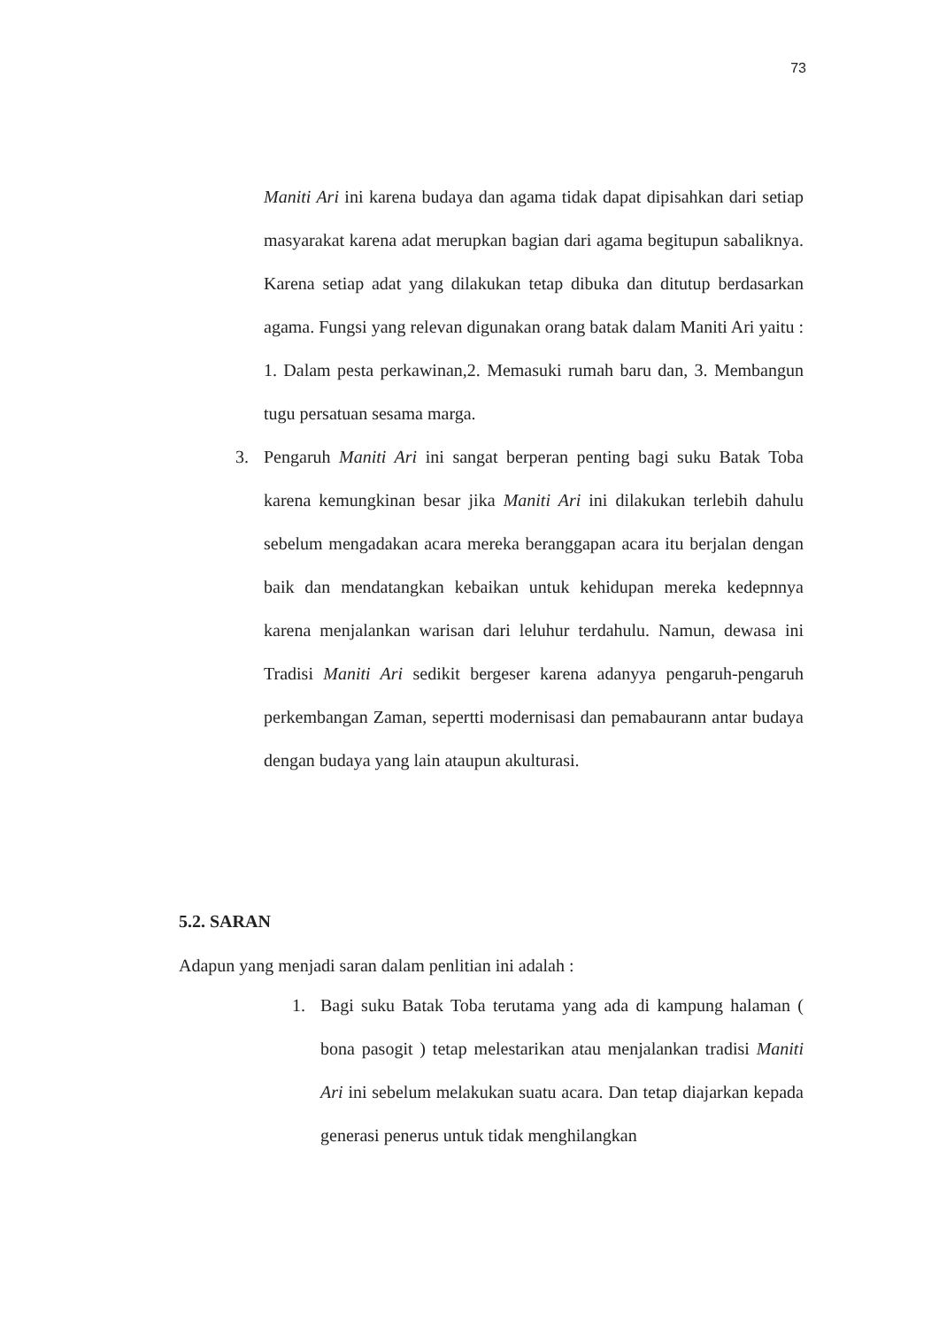73
Maniti Ari ini karena budaya dan agama tidak dapat dipisahkan dari setiap masyarakat karena adat merupkan bagian dari agama begitupun sabaliknya. Karena setiap adat yang dilakukan tetap dibuka dan ditutup berdasarkan agama. Fungsi yang relevan digunakan orang batak dalam Maniti Ari yaitu : 1. Dalam pesta perkawinan,2. Memasuki rumah baru dan, 3. Membangun tugu persatuan sesama marga.
3. Pengaruh Maniti Ari ini sangat berperan penting bagi suku Batak Toba karena kemungkinan besar jika Maniti Ari ini dilakukan terlebih dahulu sebelum mengadakan acara mereka beranggapan acara itu berjalan dengan baik dan mendatangkan kebaikan untuk kehidupan mereka kedepnnya karena menjalankan warisan dari leluhur terdahulu. Namun, dewasa ini Tradisi Maniti Ari sedikit bergeser karena adanyya pengaruh-pengaruh perkembangan Zaman, sepertti modernisasi dan pemabaurann antar budaya dengan budaya yang lain ataupun akulturasi.
5.2. SARAN
Adapun yang menjadi saran dalam penlitian ini adalah :
1. Bagi suku Batak Toba terutama yang ada di kampung halaman ( bona pasogit ) tetap melestarikan atau menjalankan tradisi Maniti Ari ini sebelum melakukan suatu acara. Dan tetap diajarkan kepada generasi penerus untuk tidak menghilangkan